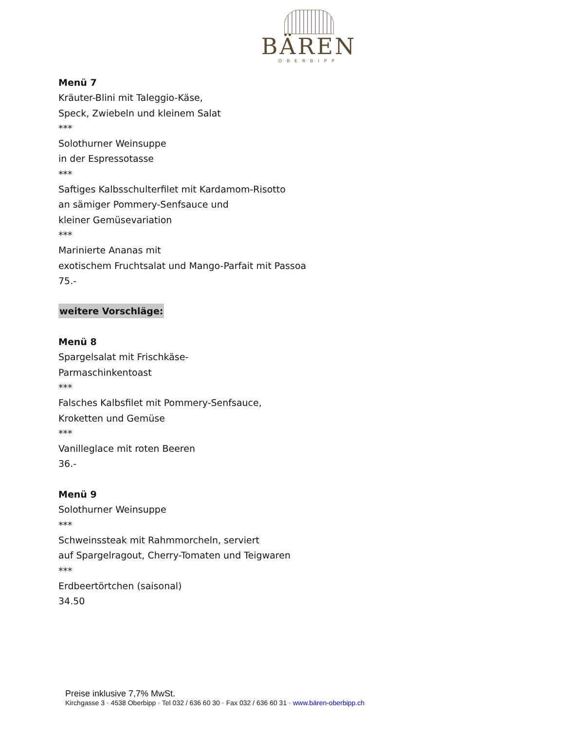BÄREN
OBERBIPP
Menü 7
Kräuter-Blini mit Taleggio-Käse,
Speck, Zwiebeln und kleinem Salat
***
Solothurner Weinsuppe
in der Espressotasse
***
Saftiges Kalbsschulterfilet mit Kardamom-Risotto
an sämiger Pommery-Senfsauce und
kleiner Gemüsevariation
***
Marinierte Ananas mit
exotischem Fruchtsalat und Mango-Parfait mit Passoa
75.-
weitere Vorschläge:
Menü 8
Spargelsalat mit Frischkäse-
Parmaschinkentoast
***
Falsches Kalbsfilet mit Pommery-Senfsauce,
Kroketten und Gemüse
***
Vanilleglace mit roten Beeren
36.-
Menü 9
Solothurner Weinsuppe
***
Schweinssteak mit Rahmmorcheln, serviert
auf Spargelragout, Cherry-Tomaten und Teigwaren
***
Erdbeertörtchen (saisonal)
34.50
Preise inklusive 7,7% MwSt.
Kirchgasse 3 ◦ 4538 Oberbipp ◦ Tel 032 / 636 60 30 ◦ Fax 032 / 636 60 31 ◦ www.bären-oberbipp.ch